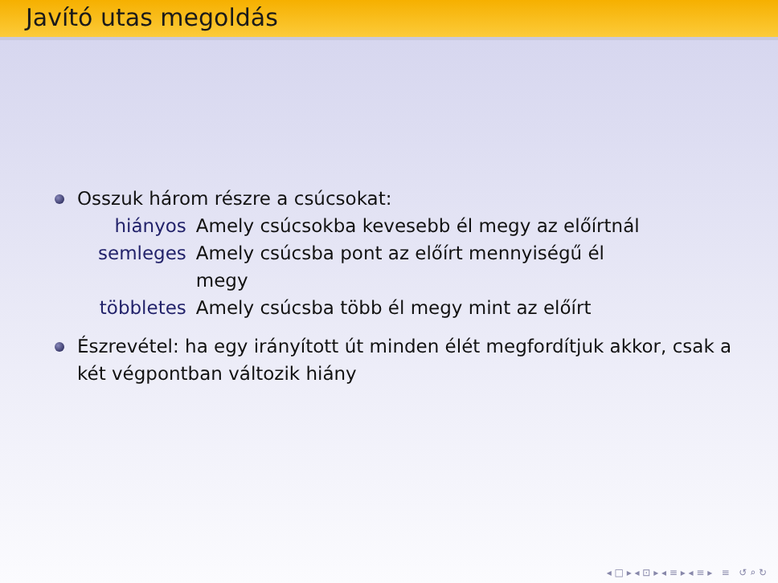Javító utas megoldás
Osszuk három részre a csúcsokat:
| hiányos | Amely csúcsokba kevesebb él megy az előírtnál |
| semleges | Amely csúcsba pont az előírt mennyiségű él megy |
| többletes | Amely csúcsba több él megy mint az előírt |
Észrevétel: ha egy irányított út minden élét megfordítjuk akkor, csak a két végpontban változik hiány
◂ □ ▸ ◂ ⊡ ▸ ◂ ≡ ▸ ◂ ≡ ▸ ≡ ↺ ⌕ ↻